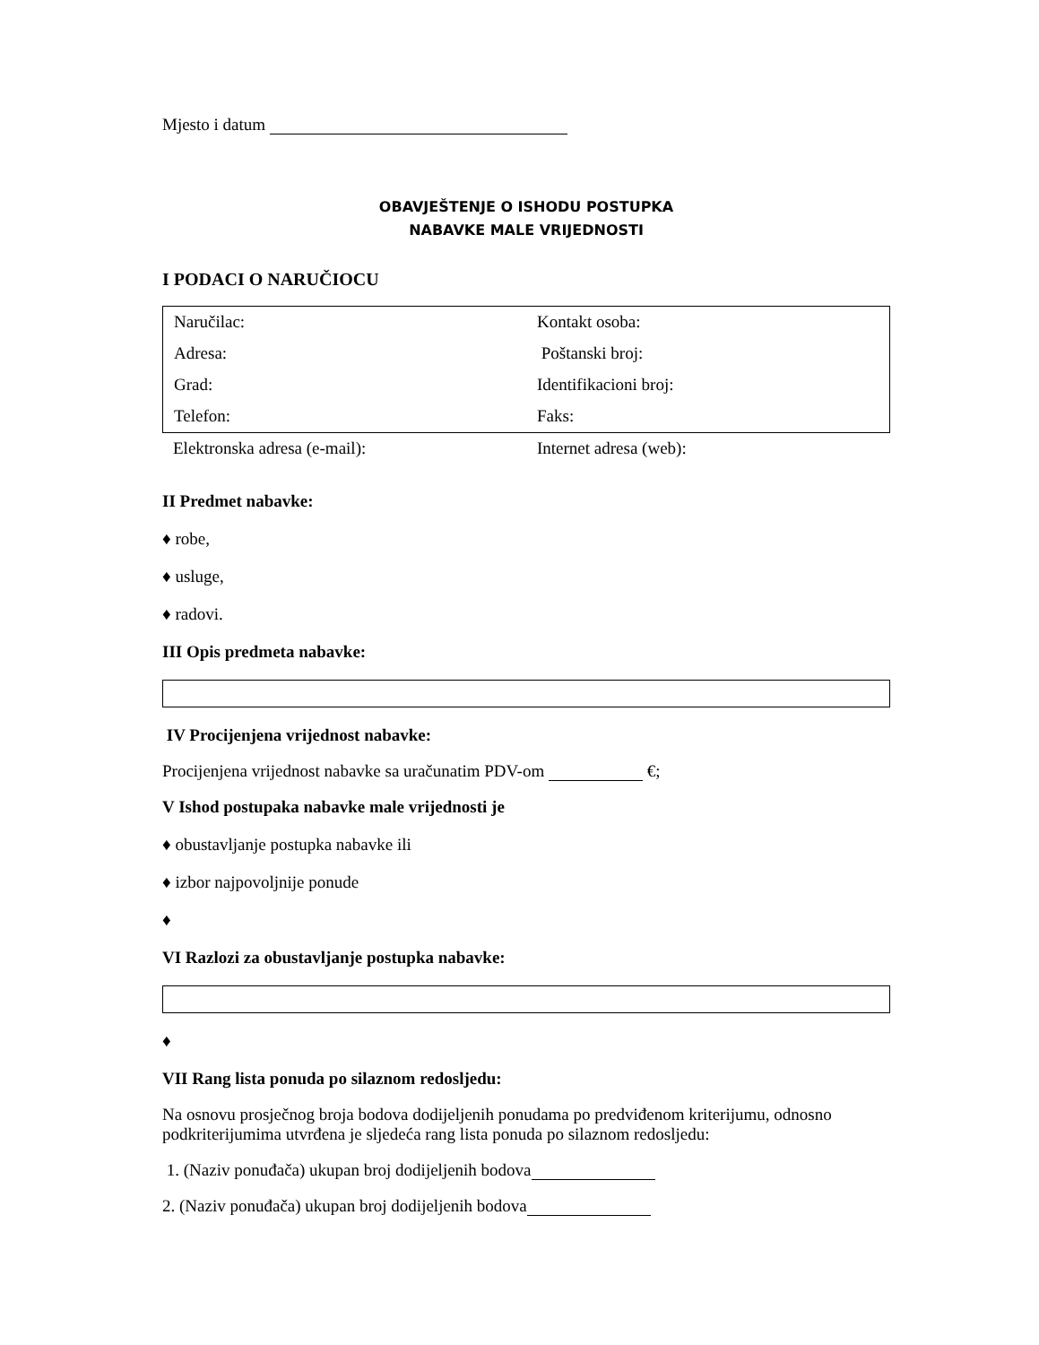Mjesto i datum
OBAVJEŠTENJE O ISHODU POSTUPKA
NABAVKE MALE VRIJEDNOSTI
I PODACI O NARUČIOCU
| Naručilac: | Kontakt osoba: |
| Adresa: | Poštanski broj: |
| Grad: | Identifikacioni broj: |
| Telefon: | Faks: |
| Elektronska adresa (e-mail): | Internet adresa (web): |
II Predmet nabavke:
♦ robe,
♦ usluge,
♦ radovi.
III Opis predmeta nabavke:
IV Procijenjena vrijednost nabavke:
Procijenjena vrijednost nabavke sa uračunatim PDV-om €;
V Ishod postupaka nabavke male vrijednosti je
♦ obustavljanje postupka nabavke ili
♦ izbor najpovoljnije ponude
♦
VI Razlozi za obustavljanje postupka nabavke:
♦
VII Rang lista ponuda po silaznom redosljedu:
Na osnovu prosječnog broja bodova dodijeljenih ponudama po predviđenom kriterijumu, odnosno podkriterijumima utvrđena je sljedeća rang lista ponuda po silaznom redosljedu:
1. (Naziv ponuđača) ukupan broj dodijeljenih bodova
2. (Naziv ponuđača) ukupan broj dodijeljenih bodova